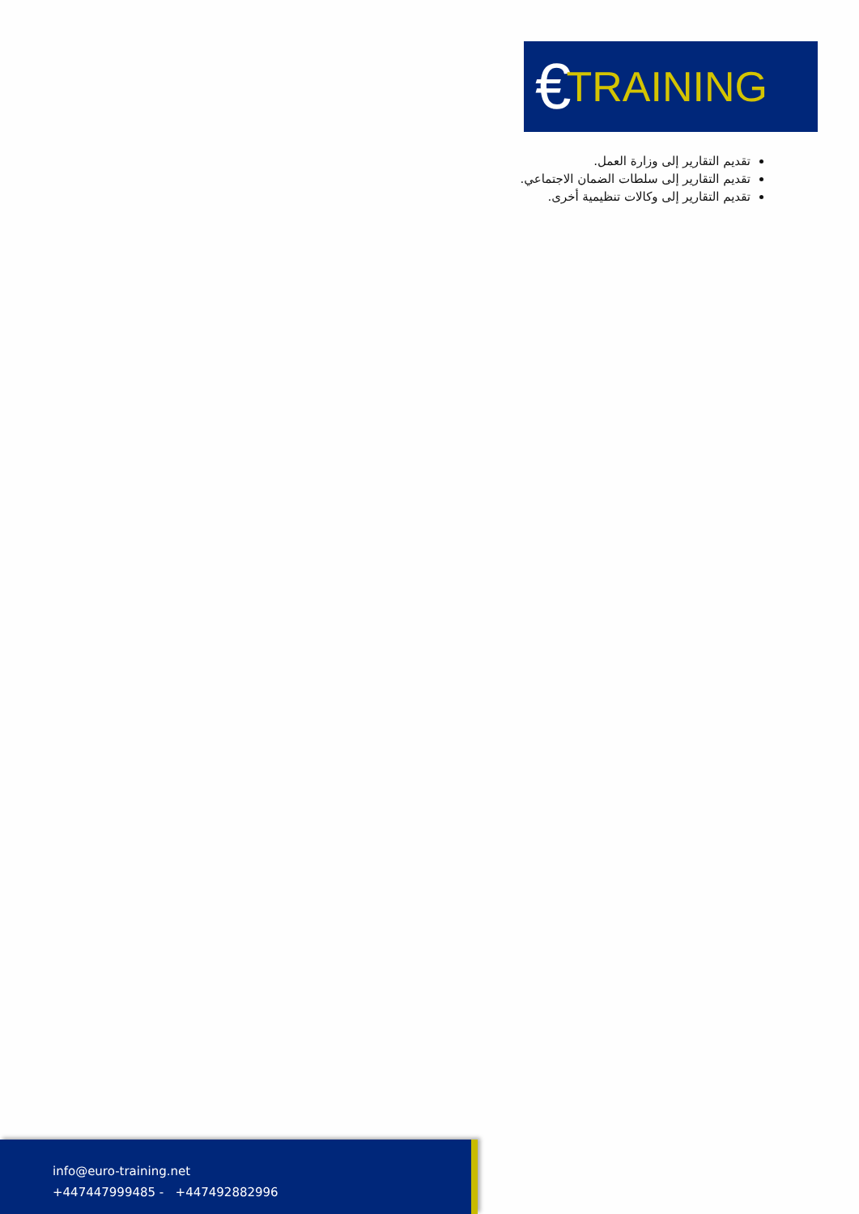€ TRAINING
تقديم التقارير إلى وزارة العمل.
تقديم التقارير إلى سلطات الضمان الاجتماعي.
تقديم التقارير إلى وكالات تنظيمية أخرى.
info@euro-training.net
+447447999485 - +447492882996